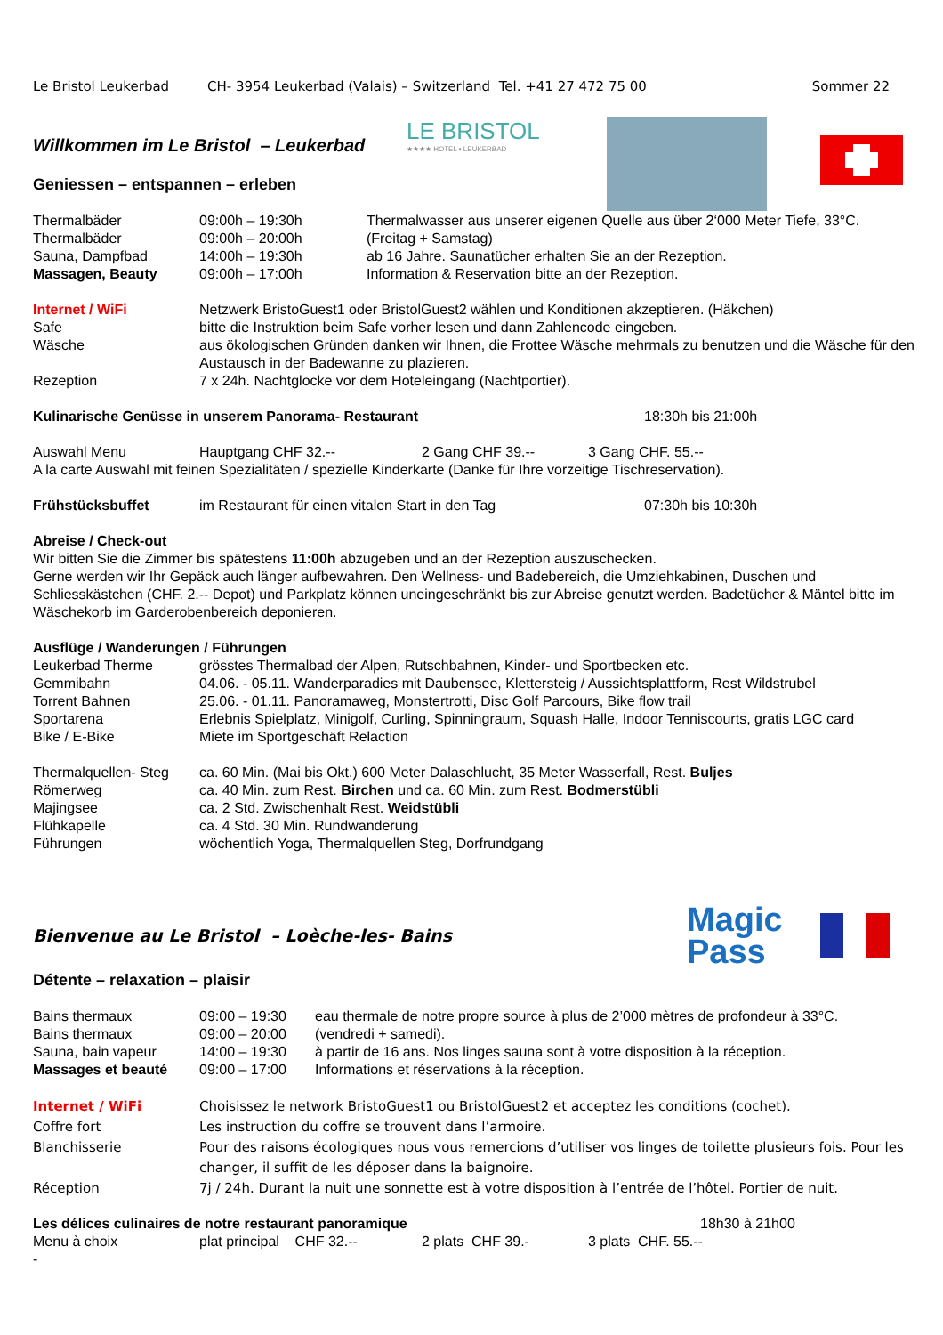Le Bristol Leukerbad CH- 3954 Leukerbad (Valais) – Switzerland Tel. +41 27 472 75 00 Sommer 22
Willkommen im Le Bristol – Leukerbad
LE BRISTOL
★★★★ HOTEL • LEUKERBAD
Geniessen – entspannen – erleben
| Thermalbäder | 09:00h – 19:30h | Thermalwasser aus unserer eigenen Quelle aus über 2‘000 Meter Tiefe, 33°C. |
| Thermalbäder | 09:00h – 20:00h | (Freitag + Samstag) |
| Sauna, Dampfbad | 14:00h – 19:30h | ab 16 Jahre. Saunatücher erhalten Sie an der Rezeption. |
| Massagen, Beauty | 09:00h – 17:00h | Information & Reservation bitte an der Rezeption. |
| Internet / WiFi | Netzwerk BristoGuest1 oder BristolGuest2 wählen und Konditionen akzeptieren. (Häkchen) |
| Safe | bitte die Instruktion beim Safe vorher lesen und dann Zahlencode eingeben. |
| Wäsche | aus ökologischen Gründen danken wir Ihnen, die Frottee Wäsche mehrmals zu benutzen und die Wäsche für den Austausch in der Badewanne zu plazieren. |
| Rezeption | 7 x 24h. Nachtglocke vor dem Hoteleingang (Nachtportier). |
Kulinarische Genüsse in unserem Panorama- Restaurant 18:30h bis 21:00h
Auswahl Menu Hauptgang CHF 32.-- 2 Gang CHF 39.-- 3 Gang CHF. 55.--
A la carte Auswahl mit feinen Spezialitäten / spezielle Kinderkarte (Danke für Ihre vorzeitige Tischreservation).
Frühstücksbuffet im Restaurant für einen vitalen Start in den Tag 07:30h bis 10:30h
Abreise / Check-out
Wir bitten Sie die Zimmer bis spätestens 11:00h abzugeben und an der Rezeption auszuschecken.
Gerne werden wir Ihr Gepäck auch länger aufbewahren. Den Wellness- und Badebereich, die Umziehkabinen, Duschen und Schliesskästchen (CHF. 2.-- Depot) und Parkplatz können uneingeschränkt bis zur Abreise genutzt werden. Badetücher & Mäntel bitte im Wäschekorb im Garderobenbereich deponieren.
Ausflüge / Wanderungen / Führungen
| Leukerbad Therme | grösstes Thermalbad der Alpen, Rutschbahnen, Kinder- und Sportbecken etc. |
| Gemmibahn | 04.06. - 05.11. Wanderparadies mit Daubensee, Klettersteig / Aussichtsplattform, Rest Wildstrubel |
| Torrent Bahnen | 25.06. - 01.11. Panoramaweg, Monstertrotti, Disc Golf Parcours, Bike flow trail |
| Sportarena | Erlebnis Spielplatz, Minigolf, Curling, Spinningraum, Squash Halle, Indoor Tenniscourts, gratis LGC card |
| Bike / E-Bike | Miete im Sportgeschäft Relaction |
| Thermalquellen- Steg | ca. 60 Min. (Mai bis Okt.) 600 Meter Dalaschlucht, 35 Meter Wasserfall, Rest. Buljes |
| Römerweg | ca. 40 Min. zum Rest. Birchen und ca. 60 Min. zum Rest. Bodmerstübli |
| Majingsee | ca. 2 Std. Zwischenhalt Rest. Weidstübli |
| Flühkapelle | ca. 4 Std. 30 Min. Rundwanderung |
| Führungen | wöchentlich Yoga, Thermalquellen Steg, Dorfrundgang |
Bienvenue au Le Bristol – Loèche-les- Bains
Magic
Pass
Détente – relaxation – plaisir
| Bains thermaux | 09:00 – 19:30 | eau thermale de notre propre source à plus de 2’000 mètres de profondeur à 33°C. |
| Bains thermaux | 09:00 – 20:00 | (vendredi + samedi). |
| Sauna, bain vapeur | 14:00 – 19:30 | à partir de 16 ans. Nos linges sauna sont à votre disposition à la réception. |
| Massages et beauté | 09:00 – 17:00 | Informations et réservations à la réception. |
| Internet / WiFi | Choisissez le network BristoGuest1 ou BristolGuest2 et acceptez les conditions (cochet). |
| Coffre fort | Les instruction du coffre se trouvent dans l’armoire. |
| Blanchisserie | Pour des raisons écologiques nous vous remercions d’utiliser vos linges de toilette plusieurs fois. Pour les changer, il suffit de les déposer dans la baignoire. |
| Réception | 7j / 24h. Durant la nuit une sonnette est à votre disposition à l’entrée de l’hôtel. Portier de nuit. |
Les délices culinaires de notre restaurant panoramique 18h30 à 21h00
Menu à choix plat principal CHF 32.-- 2 plats CHF 39.- 3 plats CHF. 55.--
-